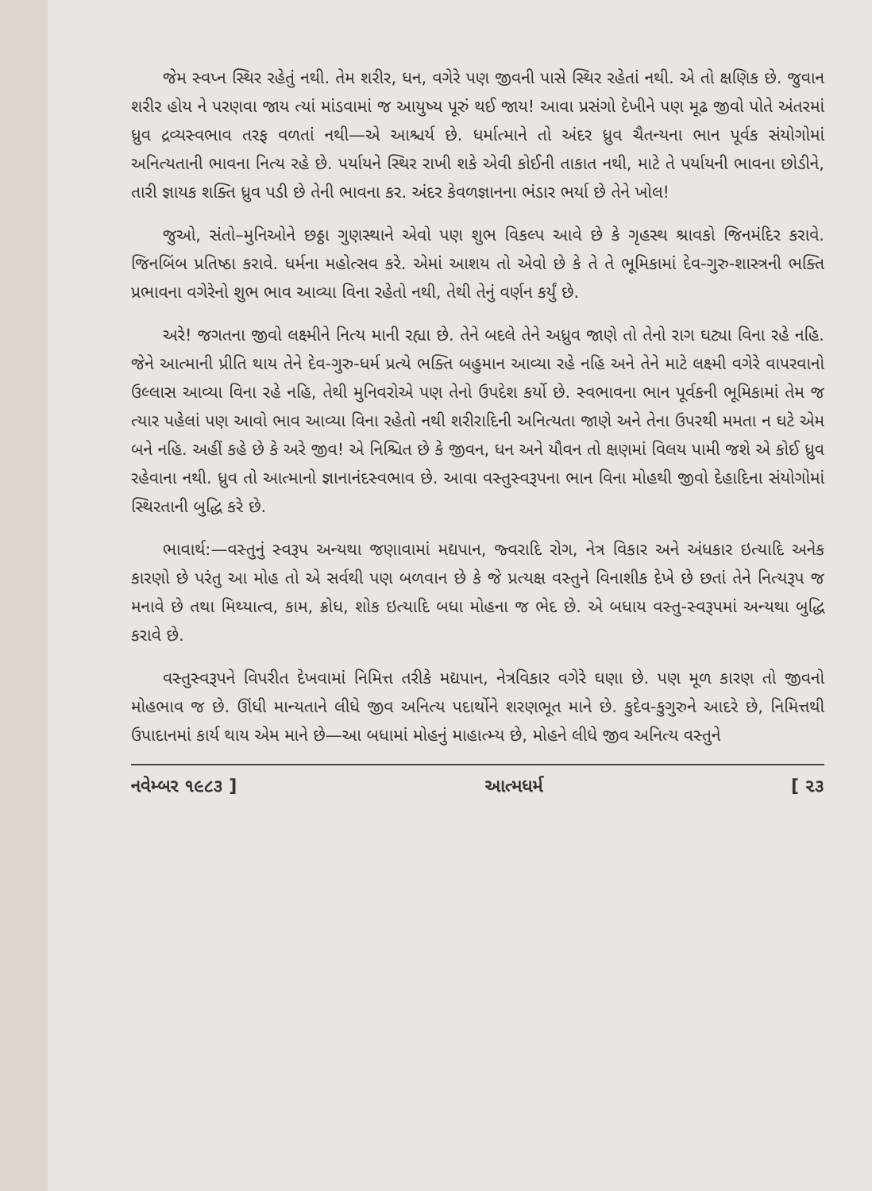જેમ સ્વપ્ન સ્થિર રહેતું નથી. તેમ શરીર, ધન, વગેરે પણ જીવની પાસે સ્થિર રહેતાં નથી. એ તો ક્ષણિક છે. જુવાન શરીર હોય ને પરણવા જાય ત્યાં માંડવામાં જ આયુષ્ય પૂરું થઈ જાય! આવા પ્રસંગો દેખીને પણ મૂઢ જીવો પોતે અંતરમાં ધ્રુવ દ્રવ્યસ્વભાવ તરફ વળતાં નથી—એ આશ્ચર્ય છે. ધર્માત્માને તો અંદર ધ્રુવ ચૈતન્યના ભાન પૂર્વક સંયોગોમાં અનિત્યતાની ભાવના નિત્ય રહે છે. પર્યાયને સ્થિર રાખી શકે એવી કોઈની તાકાત નથી, માટે તે પર્યાયની ભાવના છોડીને, તારી જ્ઞાયક શક્તિ ધ્રુવ પડી છે તેની ભાવના કર. અંદર કેવળજ્ઞાનના ભંડાર ભર્યા છે તેને ખોલ!
જુઓ, સંતો–મુનિઓને છઠ્ઠા ગુણસ્થાને એવો પણ શુભ વિકલ્પ આવે છે કે ગૃહસ્થ શ્રાવકો જિનમંદિર કરાવે. જિનબિંબ પ્રતિષ્ઠા કરાવે. ધર્મના મહોત્સવ કરે. એમાં આશય તો એવો છે કે તે તે ભૂમિકામાં દેવ-ગુરુ-શાસ્ત્રની ભક્તિ પ્રભાવના વગેરેનો શુભ ભાવ આવ્યા વિના રહેતો નથી, તેથી તેનું વર્ણન કર્યું છે.
અરે! જગતના જીવો લક્ષ્મીને નિત્ય માની રહ્યા છે. તેને બદલે તેને અધ્રુવ જાણે તો તેનો રાગ ઘટ્યા વિના રહે નહિ. જેને આત્માની પ્રીતિ થાય તેને દેવ-ગુરુ-ધર્મ પ્રત્યે ભક્તિ બહુમાન આવ્યા રહે નહિ અને તેને માટે લક્ષ્મી વગેરે વાપરવાનો ઉલ્લાસ આવ્યા વિના રહે નહિ, તેથી મુનિવરોએ પણ તેનો ઉપદેશ કર્યો છે. સ્વભાવના ભાન પૂર્વકની ભૂમિકામાં તેમ જ ત્યાર પહેલાં પણ આવો ભાવ આવ્યા વિના રહેતો નથી શરીરાદિની અનિત્યતા જાણે અને તેના ઉપરથી મમતા ન ઘટે એમ બને નહિ. અહીં કહે છે કે અરે જીવ! એ નિશ્ચિત છે કે જીવન, ધન અને યૌવન તો ક્ષણમાં વિલય પામી જશે એ કોઈ ધ્રુવ રહેવાના નથી. ધ્રુવ તો આત્માનો જ્ઞાનાનંદસ્વભાવ છે. આવા વસ્તુસ્વરૂપના ભાન વિના મોહથી જીવો દેહાદિના સંયોગોમાં સ્થિરતાની બુદ્ધિ કરે છે.
ભાવાર્થ:—વસ્તુનું સ્વરૂપ અન્યથા જણાવામાં મદ્યપાન, જ્વરાદિ રોગ, નેત્ર વિકાર અને અંધકાર ઇત્યાદિ અનેક કારણો છે પરંતુ આ મોહ તો એ સર્વથી પણ બળવાન છે કે જે પ્રત્યક્ષ વસ્તુને વિનાશીક દેખે છે છતાં તેને નિત્યરૂપ જ મનાવે છે તથા મિથ્યાત્વ, કામ, ક્રોધ, શોક ઇત્યાદિ બધા મોહના જ ભેદ છે. એ બધાય વસ્તુ-સ્વરૂપમાં અન્યથા બુદ્ધિ કરાવે છે.
વસ્તુસ્વરૂપને વિપરીત દેખવામાં નિમિત્ત તરીકે મદ્યપાન, નેત્રવિકાર વગેરે ઘણા છે. પણ મૂળ કારણ તો જીવનો મોહભાવ જ છે. ઊંધી માન્યતાને લીધે જીવ અનિત્ય પદાર્થોને શરણભૂત માને છે. કુદેવ-કુગુરુને આદરે છે, નિમિત્તથી ઉપાદાનમાં કાર્ય થાય એમ માને છે—આ બધામાં મોહનું માહાત્મ્ય છે, મોહને લીધે જીવ અનિત્ય વસ્તુને
નવેમ્બર ૧૯૮૩ ] આત્મધર્મ [ ૨૩